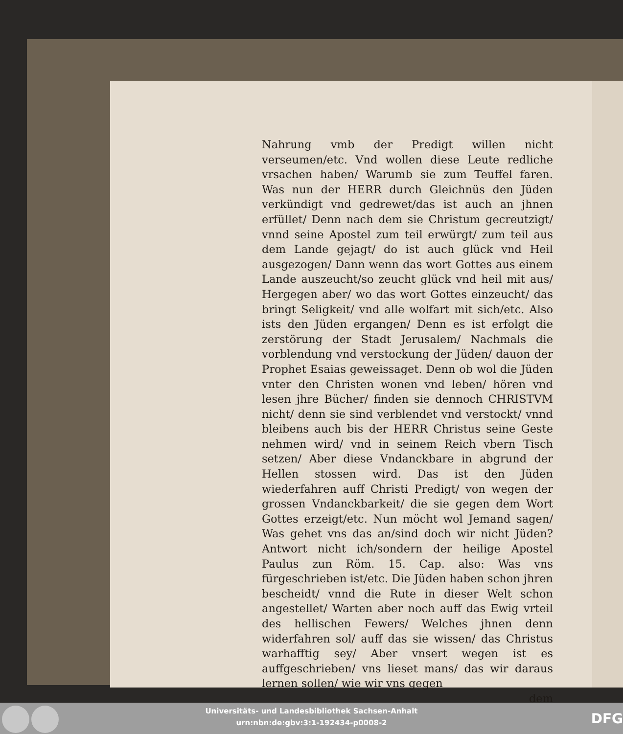Nahrung vmb der Predigt willen nicht verseumen/etc. Vnd wollen diese Leute redliche vrsachen haben/ Warumb sie zum Teuffel faren. Was nun der HERR durch Gleichnüs den Jüden verkündigt vnd gedrewet/das ist auch an jhnen erfüllet/ Denn nach dem sie Christum gecreutzigt/ vnnd seine Apostel zum teil erwürgt/ zum teil aus dem Lande gejagt/ do ist auch glück vnd Heil ausgezogen/ Dann wenn das wort Gottes aus einem Lande auszeucht/so zeucht glück vnd heil mit aus/ Hergegen aber/ wo das wort Gottes einzeucht/ das bringt Seligkeit/ vnd alle wolfart mit sich/etc. Also ists den Jüden ergangen/ Denn es ist erfolgt die zerstörung der Stadt Jerusalem/ Nachmals die vorblendung vnd verstockung der Jüden/ dauon der Prophet Esaias geweissaget. Denn ob wol die Jüden vnter den Christen wonen vnd leben/ hören vnd lesen jhre Bücher/ finden sie dennoch CHRISTVM nicht/ denn sie sind verblendet vnd verstockt/ vnnd bleibens auch bis der HERR Christus seine Geste nehmen wird/ vnd in seinem Reich vbern Tisch setzen/ Aber diese Vndanckbare in abgrund der Hellen stossen wird. Das ist den Jüden wiederfahren auff Christi Predigt/ von wegen der grossen Vndanckbarkeit/ die sie gegen dem Wort Gottes erzeigt/etc. Nun möcht wol Jemand sagen/ Was gehet vns das an/sind doch wir nicht Jüden? Antwort nicht ich/sondern der heilige Apostel Paulus zun Röm. 15. Cap. also: Was vns fürgeschrieben ist/etc. Die Jüden haben schon jhren bescheidt/ vnnd die Rute in dieser Welt schon angestellet/ Warten aber noch auff das Ewig vrteil des hellischen Fewers/ Welches jhnen denn widerfahren sol/ auff das sie wissen/ das Christus warhafftig sey/ Aber vnsert wegen ist es auffgeschrieben/ vns lieset mans/ das wir daraus lernen sollen/ wie wir vns gegen
dem
Universitäts- und Landesbibliothek Sachsen-Anhalt
urn:nbn:de:gbv:3:1-192434-p0008-2
DFG